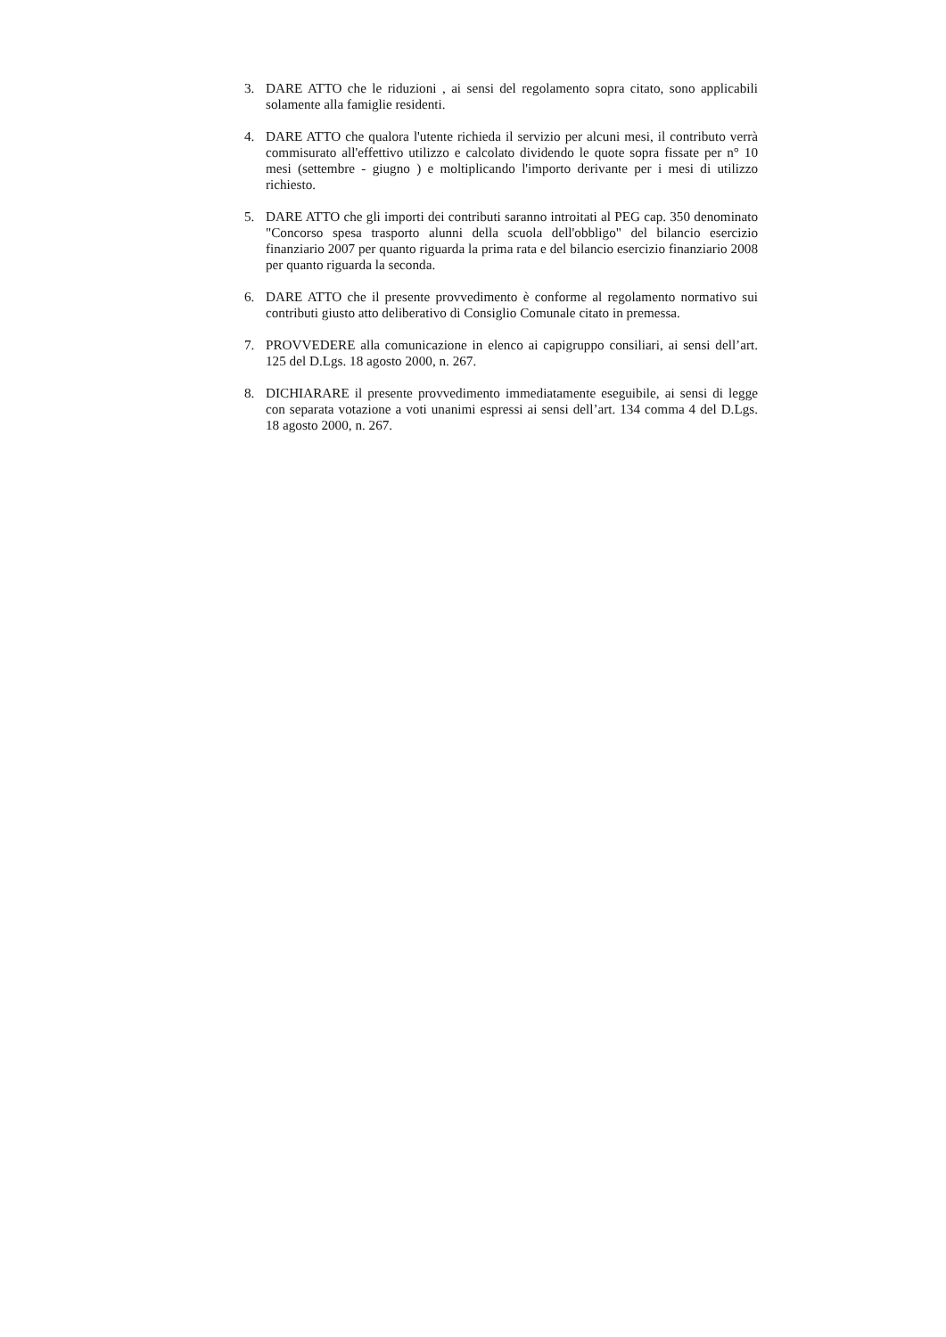3. DARE ATTO che le riduzioni , ai sensi del regolamento sopra citato, sono applicabili solamente alla famiglie residenti.
4. DARE ATTO che qualora l'utente richieda il servizio per alcuni mesi, il contributo verrà commisurato all'effettivo utilizzo e calcolato dividendo le quote sopra fissate per n° 10 mesi (settembre - giugno ) e moltiplicando l'importo derivante per i mesi di utilizzo richiesto.
5. DARE ATTO che gli importi dei contributi saranno introitati al PEG cap. 350 denominato "Concorso spesa trasporto alunni della scuola dell'obbligo" del bilancio esercizio finanziario 2007 per quanto riguarda la prima rata e del bilancio esercizio finanziario 2008 per quanto riguarda la seconda.
6. DARE ATTO che il presente provvedimento è conforme al regolamento normativo sui contributi giusto atto deliberativo di Consiglio Comunale citato in premessa.
7. PROVVEDERE alla comunicazione in elenco ai capigruppo consiliari, ai sensi dell’art. 125 del D.Lgs. 18 agosto 2000, n. 267.
8. DICHIARARE il presente provvedimento immediatamente eseguibile, ai sensi di legge con separata votazione a voti unanimi espressi ai sensi dell’art. 134 comma 4 del D.Lgs. 18 agosto 2000, n. 267.